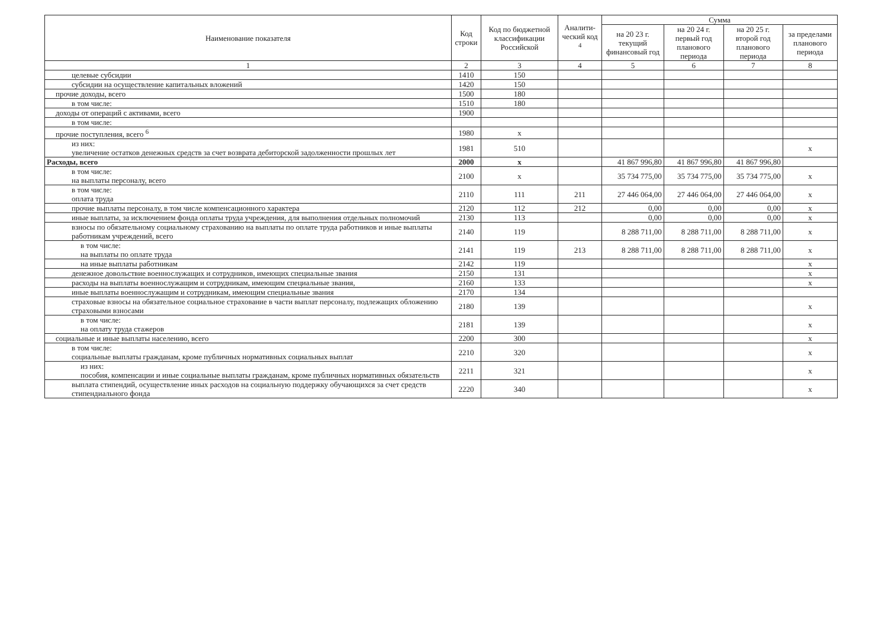| Наименование показателя | Код строки | Код по бюджетной классификации Российской | Аналити-ческий код <sup>4</sup> | Сумма | | | |
| --- | --- | --- | --- | --- | --- | --- | --- |
| | | | | на 20 23 г. текущий финансовый год | на 20 24 г. первый год планового периода | на 20 25 г. второй год планового периода | за пределами планового периода |
| 1 | 2 | 3 | 4 | 5 | 6 | 7 | 8 |
| целевые субсидии | 1410 | 150 | | | | | |
| субсидии на осуществление капитальных вложений | 1420 | 150 | | | | | |
| прочие доходы, всего | 1500 | 180 | | | | | |
| в том числе: | 1510 | 180 | | | | | |
| доходы от операций с активами, всего | 1900 | | | | | | |
| в том числе: | | | | | | | |
| прочие поступления, всего <sup>6</sup> | 1980 | x | | | | | |
| из них: увеличение остатков денежных средств за счет возврата дебиторской задолженности прошлых лет | 1981 | 510 | | | | | x |
| Расходы, всего | 2000 | x | | 41 867 996,80 | 41 867 996,80 | 41 867 996,80 | |
| в том числе: на выплаты персоналу, всего | 2100 | x | | 35 734 775,00 | 35 734 775,00 | 35 734 775,00 | x |
| в том числе: оплата труда | 2110 | 111 | 211 | 27 446 064,00 | 27 446 064,00 | 27 446 064,00 | x |
| прочие выплаты персоналу, в том числе компенсационного характера | 2120 | 112 | 212 | 0,00 | 0,00 | 0,00 | x |
| иные выплаты, за исключением фонда оплаты труда учреждения, для выполнения отдельных полномочий | 2130 | 113 | | 0,00 | 0,00 | 0,00 | x |
| взносы по обязательному социальному страхованию на выплаты по оплате труда работников и иные выплаты работникам учреждений, всего | 2140 | 119 | | 8 288 711,00 | 8 288 711,00 | 8 288 711,00 | x |
| в том числе: на выплаты по оплате труда | 2141 | 119 | 213 | 8 288 711,00 | 8 288 711,00 | 8 288 711,00 | x |
| на иные выплаты работникам | 2142 | 119 | | | | | x |
| денежное довольствие военнослужащих и сотрудников, имеющих специальные звания | 2150 | 131 | | | | | x |
| расходы на выплаты военнослужащим и сотрудникам, имеющим специальные звания, | 2160 | 133 | | | | | x |
| иные выплаты военнослужащим и сотрудникам, имеющим специальные звания | 2170 | 134 | | | | | |
| страховые взносы на обязательное социальное страхование в части выплат персоналу, подлежащих обложению страховыми взносами | 2180 | 139 | | | | | x |
| в том числе: на оплату труда стажеров | 2181 | 139 | | | | | x |
| социальные и иные выплаты населению, всего | 2200 | 300 | | | | | x |
| в том числе: социальные выплаты гражданам, кроме публичных нормативных социальных выплат | 2210 | 320 | | | | | x |
| из них: пособия, компенсации и иные социальные выплаты гражданам, кроме публичных нормативных обязательств | 2211 | 321 | | | | | x |
| выплата стипендий, осуществление иных расходов на социальную поддержку обучающихся за счет средств стипендиального фонда | 2220 | 340 | | | | | x |